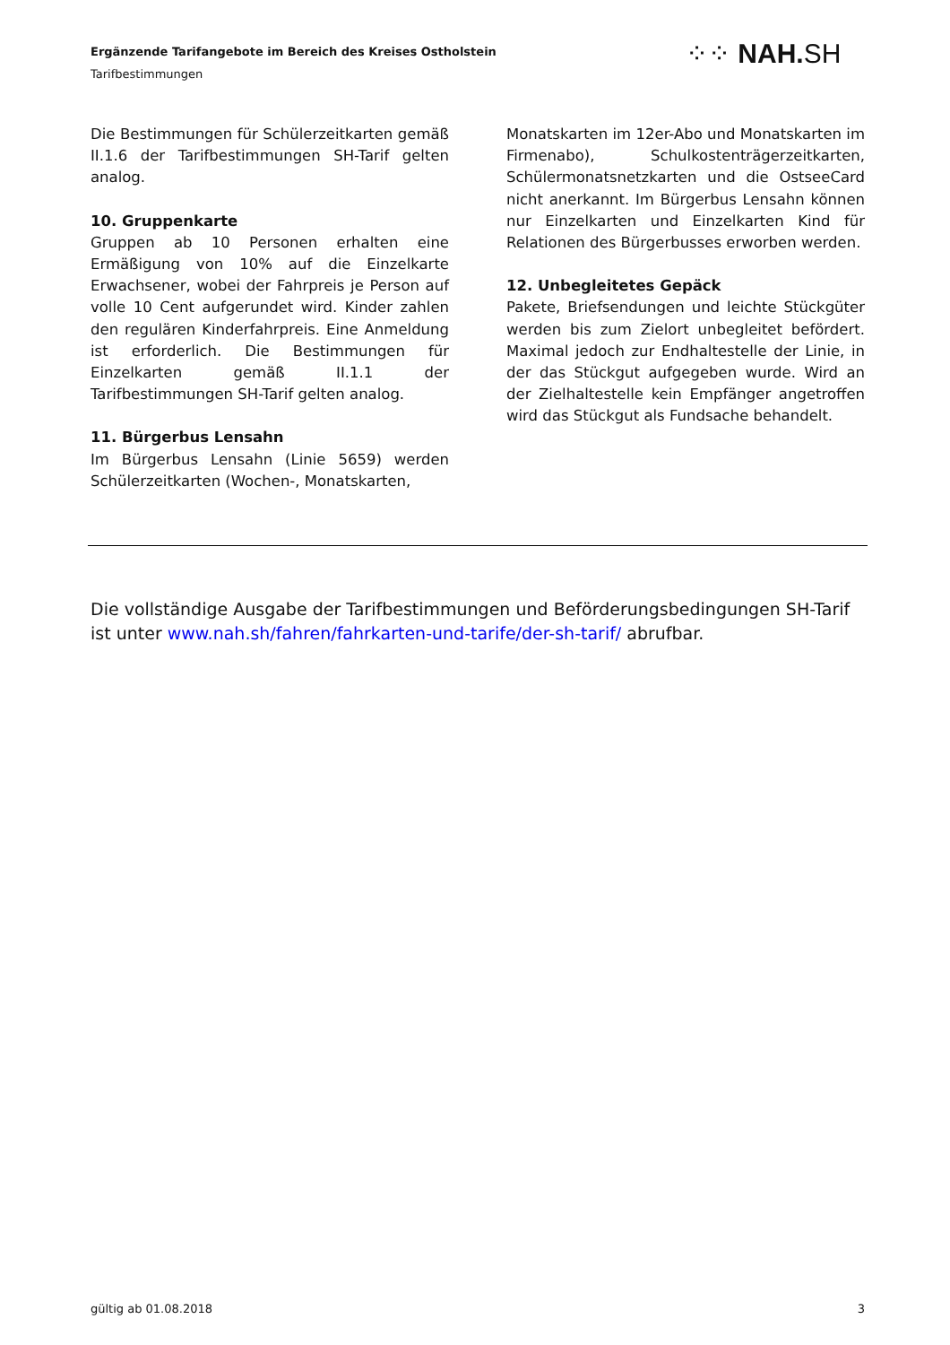Ergänzende Tarifangebote im Bereich des Kreises Ostholstein
Tarifbestimmungen
⁘⁘ NAH. SH
Die Bestimmungen für Schülerzeitkarten gemäß II.1.6 der Tarifbestimmungen SH-Tarif gelten analog.
10. Gruppenkarte
Gruppen ab 10 Personen erhalten eine Ermäßigung von 10% auf die Einzelkarte Erwachsener, wobei der Fahrpreis je Person auf volle 10 Cent aufgerundet wird. Kinder zahlen den regulären Kinderfahrpreis. Eine Anmeldung ist erforderlich. Die Bestimmungen für Einzelkarten gemäß II.1.1 der Tarifbestimmungen SH-Tarif gelten analog.
11. Bürgerbus Lensahn
Im Bürgerbus Lensahn (Linie 5659) werden Schülerzeitkarten (Wochen-, Monatskarten,
Monatskarten im 12er-Abo und Monatskarten im Firmenabo), Schulkostenträgerzeitkarten, Schülermonatsnetzkarten und die OstseeCard nicht anerkannt. Im Bürgerbus Lensahn können nur Einzelkarten und Einzelkarten Kind für Relationen des Bürgerbusses erworben werden.
12. Unbegleitetes Gepäck
Pakete, Briefsendungen und leichte Stückgüter werden bis zum Zielort unbegleitet befördert. Maximal jedoch zur Endhaltestelle der Linie, in der das Stückgut aufgegeben wurde. Wird an der Zielhaltestelle kein Empfänger angetroffen wird das Stückgut als Fundsache behandelt.
Die vollständige Ausgabe der Tarifbestimmungen und Beförderungsbedingungen SH-Tarif ist unter www.nah.sh/fahren/fahrkarten-und-tarife/der-sh-tarif/ abrufbar.
gültig ab 01.08.2018 3